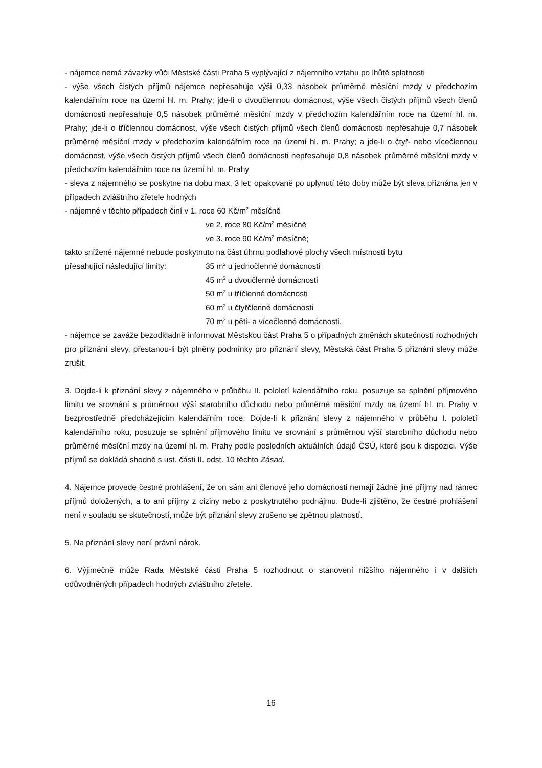- nájemce nemá závazky vůči Městské části Praha 5 vyplývající z nájemního vztahu po lhůtě splatnosti
- výše všech čistých příjmů nájemce nepřesahuje výši 0,33 násobek průměrné měsíční mzdy v předchozím kalendářním roce na území hl. m. Prahy; jde-li o dvoučlennou domácnost, výše všech čistých příjmů všech členů domácnosti nepřesahuje 0,5 násobek průměrné měsíční mzdy v předchozím kalendářním roce na území hl. m. Prahy; jde-li o tříčlennou domácnost, výše všech čistých příjmů všech členů domácnosti nepřesahuje 0,7 násobek průměrné měsíční mzdy v předchozím kalendářním roce na území hl. m. Prahy; a jde-li o čtyř- nebo vícečlennou domácnost, výše všech čistých příjmů všech členů domácnosti nepřesahuje 0,8 násobek průměrné měsíční mzdy v předchozím kalendářním roce na území hl. m. Prahy
- sleva z nájemného se poskytne na dobu max. 3 let; opakovaně po uplynutí této doby může být sleva přiznána jen v případech zvláštního zřetele hodných
- nájemné v těchto případech činí v 1. roce 60 Kč/m<sup>2</sup> měsíčně
ve 2. roce 80 Kč/m<sup>2</sup> měsíčně
ve 3. roce 90 Kč/m<sup>2</sup> měsíčně;
takto snížené nájemné nebude poskytnuto na část úhrnu podlahové plochy všech místností bytu
přesahující následující limity: 35 m<sup>2</sup> u jednočlenné domácnosti
45 m<sup>2</sup> u dvoučlenné domácnosti
50 m<sup>2</sup> u tříčlenné domácnosti
60 m<sup>2</sup> u čtyřčlenné domácnosti
70 m<sup>2</sup> u pěti- a vícečlenné domácnosti.
- nájemce se zaváže bezodkladně informovat Městskou část Praha 5 o případných změnách skutečností rozhodných pro přiznání slevy, přestanou-li být plněny podmínky pro přiznání slevy, Městská část Praha 5 přiznání slevy může zrušit.
3. Dojde-li k přiznání slevy z nájemného v průběhu II. pololetí kalendářního roku, posuzuje se splnění příjmového limitu ve srovnání s průměrnou výší starobního důchodu nebo průměrné měsíční mzdy na území hl. m. Prahy v bezprostředně předcházejícím kalendářním roce. Dojde-li k přiznání slevy z nájemného v průběhu I. pololetí kalendářního roku, posuzuje se splnění příjmového limitu ve srovnání s průměrnou výší starobního důchodu nebo průměrné měsíční mzdy na území hl. m. Prahy podle posledních aktuálních údajů ČSÚ, které jsou k dispozici. Výše příjmů se dokládá shodně s ust. části II. odst. 10 těchto Zásad.
4. Nájemce provede čestné prohlášení, že on sám ani členové jeho domácnosti nemají žádné jiné příjmy nad rámec příjmů doložených, a to ani příjmy z ciziny nebo z poskytnutého podnájmu. Bude-li zjištěno, že čestné prohlášení není v souladu se skutečností, může být přiznání slevy zrušeno se zpětnou platností.
5. Na přiznání slevy není právní nárok.
6. Výjimečně může Rada Městské části Praha 5 rozhodnout o stanovení nižšího nájemného i v dalších odůvodněných případech hodných zvláštního zřetele.
16